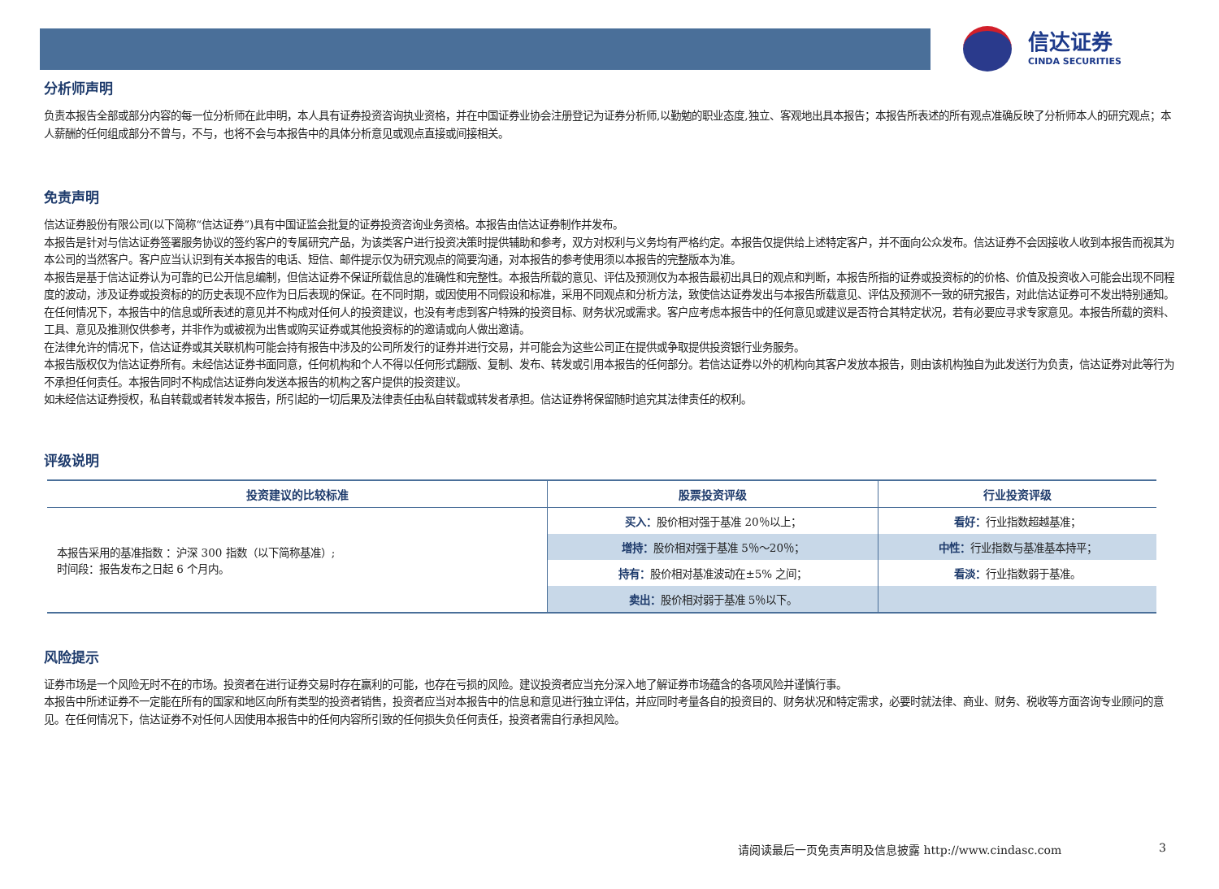信达证券
CINDA SECURITIES
分析师声明
负责本报告全部或部分内容的每一位分析师在此申明，本人具有证券投资咨询执业资格，并在中国证券业协会注册登记为证券分析师,以勤勉的职业态度,独立、客观地出具本报告；本报告所表述的所有观点准确反映了分析师本人的研究观点；本人薪酬的任何组成部分不曾与，不与，也将不会与本报告中的具体分析意见或观点直接或间接相关。
免责声明
信达证券股份有限公司(以下简称“信达证券”)具有中国证监会批复的证券投资咨询业务资格。本报告由信达证券制作并发布。
本报告是针对与信达证券签署服务协议的签约客户的专属研究产品，为该类客户进行投资决策时提供辅助和参考，双方对权利与义务均有严格约定。本报告仅提供给上述特定客户，并不面向公众发布。信达证券不会因接收人收到本报告而视其为本公司的当然客户。客户应当认识到有关本报告的电话、短信、邮件提示仅为研究观点的简要沟通，对本报告的参考使用须以本报告的完整版本为准。
本报告是基于信达证券认为可靠的已公开信息编制，但信达证券不保证所载信息的准确性和完整性。本报告所载的意见、评估及预测仅为本报告最初出具日的观点和判断，本报告所指的证券或投资标的的价格、价值及投资收入可能会出现不同程度的波动，涉及证券或投资标的的历史表现不应作为日后表现的保证。在不同时期，或因使用不同假设和标准，采用不同观点和分析方法，致使信达证券发出与本报告所载意见、评估及预测不一致的研究报告，对此信达证券可不发出特别通知。
在任何情况下，本报告中的信息或所表述的意见并不构成对任何人的投资建议，也没有考虑到客户特殊的投资目标、财务状况或需求。客户应考虑本报告中的任何意见或建议是否符合其特定状况，若有必要应寻求专家意见。本报告所载的资料、工具、意见及推测仅供参考，并非作为或被视为出售或购买证券或其他投资标的的邀请或向人做出邀请。
在法律允许的情况下，信达证券或其关联机构可能会持有报告中涉及的公司所发行的证券并进行交易，并可能会为这些公司正在提供或争取提供投资银行业务服务。
本报告版权仅为信达证券所有。未经信达证券书面同意，任何机构和个人不得以任何形式翻版、复制、发布、转发或引用本报告的任何部分。若信达证券以外的机构向其客户发放本报告，则由该机构独自为此发送行为负责，信达证券对此等行为不承担任何责任。本报告同时不构成信达证券向发送本报告的机构之客户提供的投资建议。
如未经信达证券授权，私自转载或者转发本报告，所引起的一切后果及法律责任由私自转载或转发者承担。信达证券将保留随时追究其法律责任的权利。
评级说明
| 投资建议的比较标准 | 股票投资评级 | 行业投资评级 |
| --- | --- | --- |
| 本报告采用的基准指数 ：沪深 300 指数（以下简称基准）; 时间段：报告发布之日起 6 个月内。 | 买入： 股价相对强于基准 20％以上； | 看好： 行业指数超越基准； |
| | 增持： 股价相对强于基准 5％～20％； | 中性： 行业指数与基准基本持平； |
| | 持有： 股价相对基准波动在±5% 之间； | 看淡： 行业指数弱于基准。 |
| | 卖出： 股价相对弱于基准 5％以下。 | |
风险提示
证券市场是一个风险无时不在的市场。投资者在进行证券交易时存在赢利的可能，也存在亏损的风险。建议投资者应当充分深入地了解证券市场蕴含的各项风险并谨慎行事。
本报告中所述证券不一定能在所有的国家和地区向所有类型的投资者销售，投资者应当对本报告中的信息和意见进行独立评估，并应同时考量各自的投资目的、财务状况和特定需求，必要时就法律、商业、财务、税收等方面咨询专业顾问的意见。在任何情况下，信达证券不对任何人因使用本报告中的任何内容所引致的任何损失负任何责任，投资者需自行承担风险。
请阅读最后一页免责声明及信息披露 http://www.cindasc.com
3